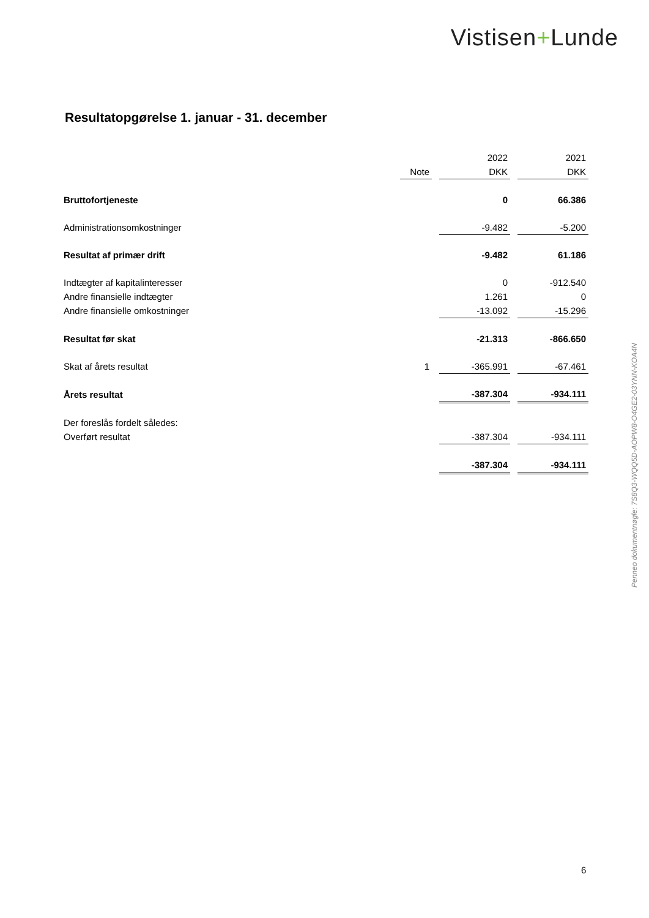Vistisen+Lunde
Resultatopgørelse 1. januar - 31. december
| | | | 2022 | | 2021 |
| | Note | | DKK | | DKK |
| Bruttofortjeneste | | | 0 | | 66.386 |
| Administrationsomkostninger | | | -9.482 | | -5.200 |
| Resultat af primær drift | | | -9.482 | | 61.186 |
| Indtægter af kapitalinteresser | | | 0 | | -912.540 |
| Andre finansielle indtægter | | | 1.261 | | 0 |
| Andre finansielle omkostninger | | | -13.092 | | -15.296 |
| Resultat før skat | | | -21.313 | | -866.650 |
| Skat af årets resultat | 1 | | -365.991 | | -67.461 |
| Årets resultat | | | -387.304 | | -934.111 |
| Der foreslås fordelt således: | | | | | |
| Overført resultat | | | -387.304 | | -934.111 |
| | | | -387.304 | | -934.111 |
Penneo dokumentnøgle: 7S8Q3-WQQ5D-AOPW8-O4GE2-03YNN-KOA4N
6